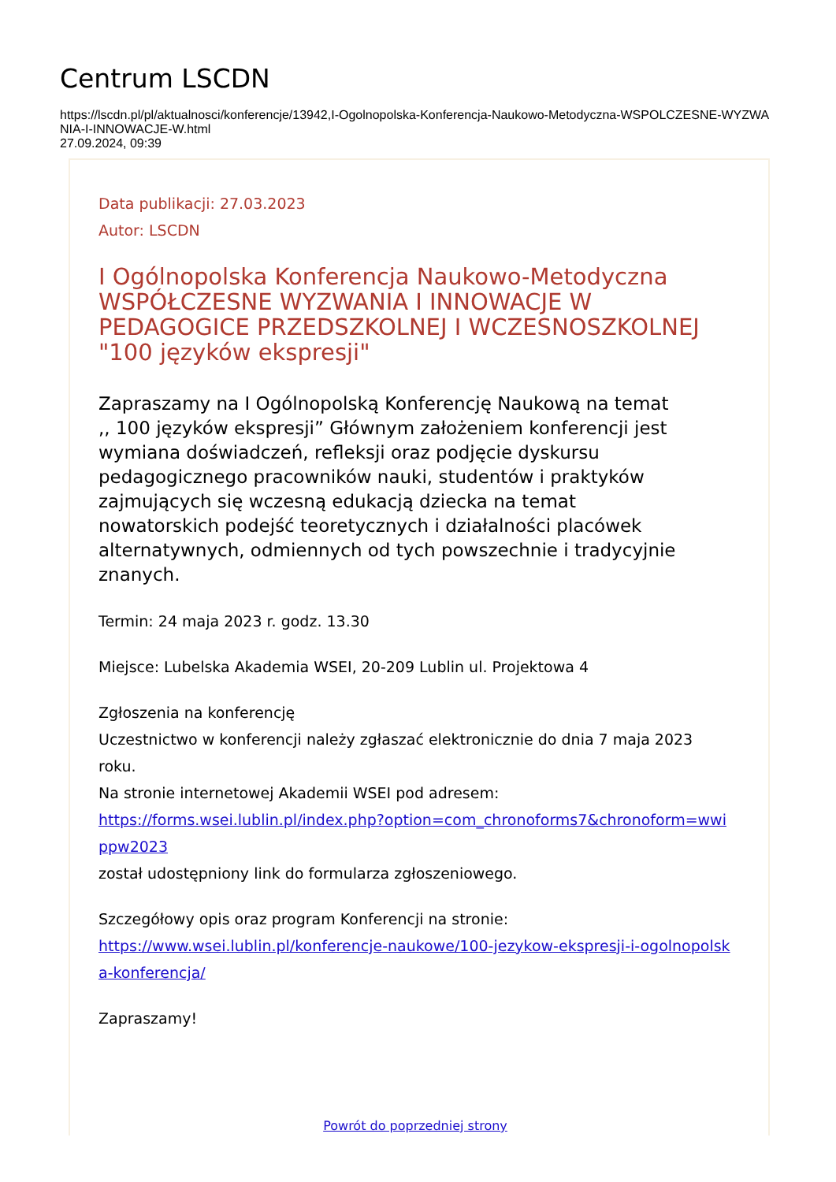Centrum LSCDN
https://lscdn.pl/pl/aktualnosci/konferencje/13942,I-Ogolnopolska-Konferencja-Naukowo-Metodyczna-WSPOLCZESNE-WYZWANIA-I-INNOWACJE-W.html
27.09.2024, 09:39
Data publikacji: 27.03.2023
Autor: LSCDN
I Ogólnopolska Konferencja Naukowo-Metodyczna WSPÓŁCZESNE WYZWANIA I INNOWACJE W PEDAGOGICE PRZEDSZKOLNEJ I WCZESNOSZKOLNEJ "100 języków ekspresji"
Zapraszamy na I Ogólnopolską Konferencję Naukową na temat ,, 100 języków ekspresji” Głównym założeniem konferencji jest wymiana doświadczeń, refleksji oraz podjęcie dyskursu pedagogicznego pracowników nauki, studentów i praktyków zajmujących się wczesną edukacją dziecka na temat nowatorskich podejść teoretycznych i działalności placówek alternatywnych, odmiennych od tych powszechnie i tradycyjnie znanych.
Termin: 24 maja 2023 r. godz. 13.30
Miejsce: Lubelska Akademia WSEI, 20-209 Lublin ul. Projektowa 4
Zgłoszenia na konferencję
Uczestnictwo w konferencji należy zgłaszać elektronicznie do dnia 7 maja 2023 roku.
Na stronie internetowej Akademii WSEI pod adresem:
https://forms.wsei.lublin.pl/index.php?option=com_chronoforms7&chronoform=wwippw2023
został udostępniony link do formularza zgłoszeniowego.
Szczegółowy opis oraz program Konferencji na stronie:
https://www.wsei.lublin.pl/konferencje-naukowe/100-jezykow-ekspresji-i-ogolnopolska-konferencja/
Zapraszamy!
Powrót do poprzedniej strony